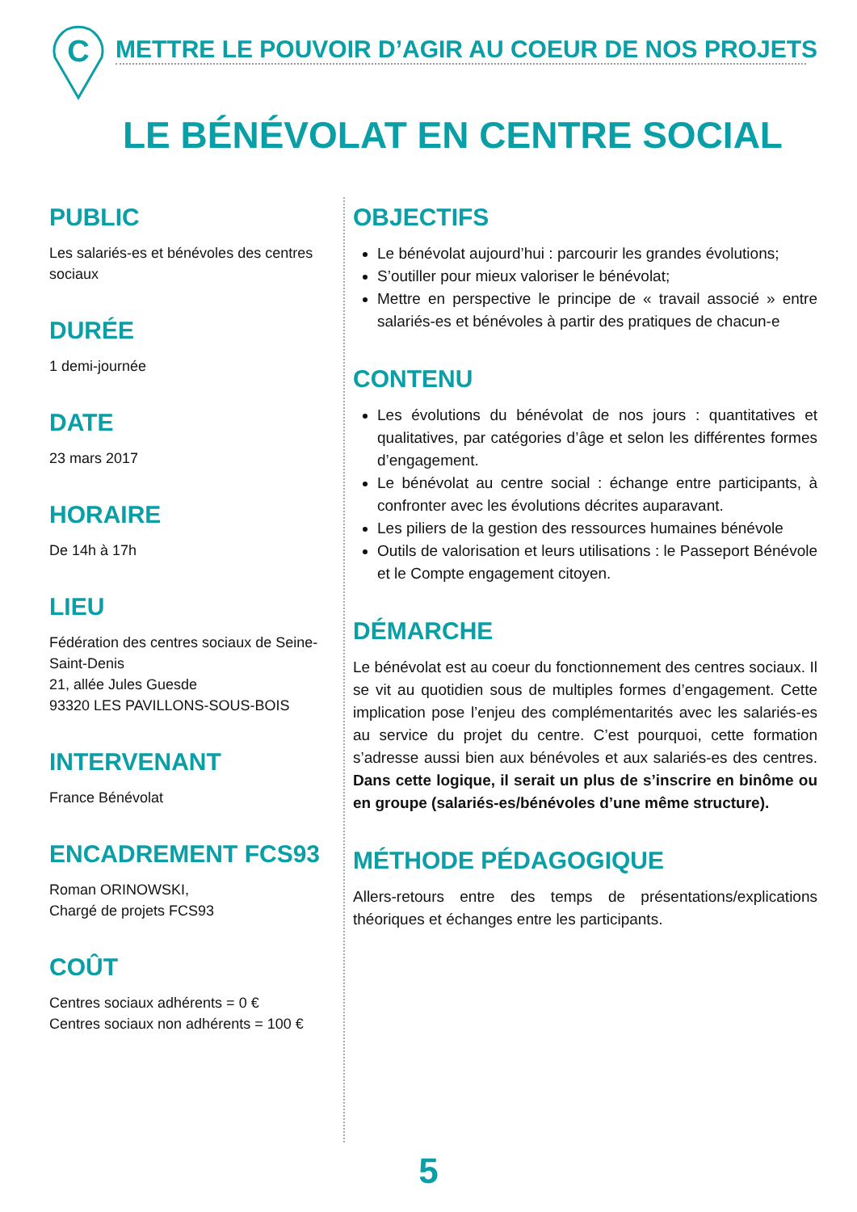C
METTRE LE POUVOIR D’AGIR AU COEUR DE NOS PROJETS
LE BÉNÉVOLAT EN CENTRE SOCIAL
PUBLIC
Les salariés-es et bénévoles des centres sociaux
DURÉE
1 demi-journée
DATE
23 mars 2017
HORAIRE
De 14h à 17h
LIEU
Fédération des centres sociaux de Seine-Saint-Denis
21, allée Jules Guesde
93320 LES PAVILLONS-SOUS-BOIS
INTERVENANT
France Bénévolat
ENCADREMENT FCS93
Roman ORINOWSKI,
Chargé de projets FCS93
COÛT
Centres sociaux adhérents = 0 €
Centres sociaux non adhérents = 100 €
OBJECTIFS
Le bénévolat aujourd’hui : parcourir les grandes évolutions;
S’outiller pour mieux valoriser le bénévolat;
Mettre en perspective le principe de « travail associé » entre salariés-es et bénévoles à partir des pratiques de chacun-e
CONTENU
Les évolutions du bénévolat de nos jours : quantitatives et qualitatives, par catégories d’âge et selon les différentes formes d’engagement.
Le bénévolat au centre social : échange entre participants, à confronter avec les évolutions décrites auparavant.
Les piliers de la gestion des ressources humaines bénévole
Outils de valorisation et leurs utilisations : le Passeport Bénévole et le Compte engagement citoyen.
DÉMARCHE
Le bénévolat est au coeur du fonctionnement des centres sociaux. Il se vit au quotidien sous de multiples formes d’engagement. Cette implication pose l’enjeu des complémentarités avec les salariés-es au service du projet du centre. C’est pourquoi, cette formation s’adresse aussi bien aux bénévoles et aux salariés-es des centres. Dans cette logique, il serait un plus de s’inscrire en binôme ou en groupe (salariés-es/bénévoles d’une même structure).
MÉTHODE PÉDAGOGIQUE
Allers-retours entre des temps de présentations/explications théoriques et échanges entre les participants.
5